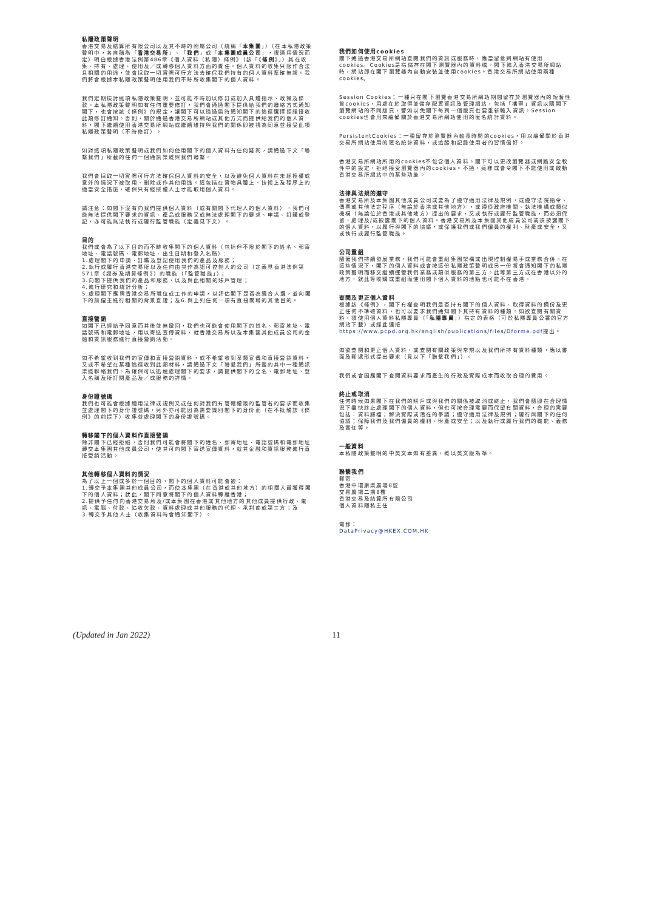私隱政策聲明
香港交易及結算所有限公司以及其不時的附屬公司（統稱「本集團」）（在本私隱政策聲明中，各自稱為「香港交易所」、「我們」或「本集團成員公司」，視適用情況而定）明白根據香港法例第486章《個人資料（私隱）條例》（該「《條例》」）其在收集、持有、處理、使用及／或轉移個人資料方面的責任。個人資料的收集只限作合法且相關的用途，並會採取一切實際可行方法去確保我們持有的個人資料準確無誤。我們將會根據本私隱政策聲明使用我們不時所收集閣下的個人資料。
我們定期檢討這項私隱政策聲明，並可能不時加以修訂或加入具體指示、政策及條款。本私隱政策聲明如有任何重要修訂，我們會通過閣下提供給我們的聯絡方式通知閣下，也會按該《條例》的規定，讓閣下可以透過屆時通知閣下的途徑選擇拒絕接收此類修訂通知。否則，關於通過香港交易所網站或其他方式而提供給我們的個人資料，閣下繼續使用香港交易所網站或繼續維持與我們的關係即被視為同意並接受此項私隱政策聲明（不時修訂）。
如對這項私隱政策聲明或我們如何使用閣下的個人資料有任何疑問，請通過下文「聯繫我們」所載的任何一個通訊渠道與我們聯繫。
我們會採取一切實際可行方法確保個人資料的安全，以及避免個人資料在未經授權或意外的情況下被取用、刪除或作其他用途。這包括在實物具體上、技術上及程序上的適當安全措施，確保只有經授權人士才能取用個人資料。
請注意：如閣下沒有向我們提供個人資料（或有關閣下代理人的個人資料），我們可能無法提供閣下要求的資訊、產品或服務又或無法處理閣下的要求、申請、訂購或登記，亦可能無法執行或履行監管職能（定義見下文）。
目的
我們或會為了以下目的而不時收集閣下的個人資料（包括但不限於閣下的姓名、郵寄地址、電話號碼、電郵地址、出生日期和登入名稱）：
1.處理閣下的申請、訂購及登記使用我們的產品及服務；
2.執行或履行香港交易所以及任何由其作為認可控制人的公司（定義見香港法例第571章《證券及期貨條例》）的職能（「監管職能」）；
3.向閣下提供我們的產品和服務，以及與此相關的賬戶管理；
4.進行研究和統計分析；
5.處理閣下應聘香港交易所職位或工作的申請，以評估閣下是否為適合人選，並向閣下的前僱主進行相關的背景查證；及6.與上列任何一項有直接關聯的其他目的。
直接營銷
如閣下已經給予同意而其後並無撤回，我們也可能會使用閣下的姓名、郵寄地址、電話號碼和電郵地址，用以寄送宣傳資料，就香港交易所以及本集團其他成員公司的金融和資訊服務進行直接營銷活動。
如不希望收到我們的宣傳和直接營銷資料，或不希望收到某類宣傳和直接營銷資料，又或不希望在某種途徑收到此類材料，請通過下文「聯繫我們」所載的其中一種通訊渠道聯絡我們。為確保可以迅速處理閣下的要求，請提供閣下的全名、電郵地址、登入名稱及所訂閱產品及／或服務的詳情。
身份證號碼
我們也可能會根據適用法律或規例又或任何對我們有管轄權限的監管者的要求而收集並處理閣下的身份證號碼，另外亦可能因為需要識別閣下的身份而（在不抵觸該《條例》的前提下）收集並處理閣下的身份證號碼。
轉移閣下的個人資料作直接營銷
除非閣下已經拒絕，否則我們可能會將閣下的姓名、郵寄地址、電話號碼和電郵地址轉交本集團其他成員公司，使其可向閣下寄送宣傳資料，就其金融和資訊服務進行直接營銷活動。
其他轉移個人資料的情況
為了以上一個或多於一個目的，閣下的個人資料可能會被：
1.轉交予本集團其他成員公司，而使本集團（在香港或其他地方）的相關人員獲得閣下的個人資料；就此，閣下同意將閣下的個人資料轉離香港；
2.提供予任何向香港交易所及/或本集團在香港或其他地方的其他成員提供行政、電訊、電腦、付款、追收欠款、資料處理或其他服務的代理、承判商或第三方；及
3.轉交予其他人士（收集資料時會通知閣下）。
我們如何使用cookies
閣下通過香港交易所網站查閱我們的資訊或服務時，應當留意到網站有使用cookies。Cookies是指儲存在閣下瀏覽器內的資料檔。閣下進入香港交易所網站時，網站即在閣下瀏覽器內自動安裝並使用cookies。香港交易所網站使用兩種cookies。
Session Cookies：一種只在閣下瀏覽香港交易所網站期間留存於瀏覽器內的短暫性質cookies，用處在於取得並儲存配置資訊及管理網站，包括「攜帶」資訊以隨閣下瀏覽網站的不同版頁，譬如以免閣下每到一個版頁也要重新輸入資訊。Session cookies也會用來編備關於香港交易所網站使用的匿名統計資料。
PersistentCookies：一種留存於瀏覽器內較長時間的cookies，用以編備關於香港交易所網站使用的匿名統計資料，或追蹤和記錄使用者的習慣偏好。
香港交易所網站所用的cookies不包含個人資料。閣下可以更改瀏覽器或網路安全軟件中的設定，拒絕接受瀏覽器內的cookies。不過，這樣或會令閣下不能使用或啟動香港交易所網站中的某些功能。
法律與法規的遵守
香港交易所及本集團其他成員公司或要為了遵守適用法律及規例，或遵守法院指令、傳票或其他法定程序（無論於香港或其他地方），或遵從政府機關、執法機構或類似機構（無論位於香港或其他地方）提出的要求，又或執行或履行監管職能，而必須保留、處理及/或披露閣下的個人資料。香港交易所及本集團其他成員公司或須披露閣下的個人資料，以履行與閣下的協議，或保護我們或我們僱員的權利、財產或安全，又或執行或履行監管職能。
公司重組
隨著我們持續發展業務，我們可能會重組集團架構或出現控制權易手或業務合併。在這些情況下，閣下的個人資料或會按這份私隱政策聲明或另一份將會通知閣下的私隱政策聲明而移交繼續運營我們業務或類似服務的第三方。此等第三方或在香港以外的地方，就此等收購或重組而使用閣下個人資料的地點也可能不在香港。
查閱及更正個人資料
根據該《條例》，閣下有權查明我們是否持有閣下的個人資料、取得資料的備份及更正任何不準確資料，也可以要求我們通知閣下其持有資料的種類。如欲查閱有關資料，須使用個人資料私隱專員（「私隱專員」）指定的表格（可於私隱專員公署的官方網站下載）或經此連接 https://www.pcpd.org.hk/english/publications/files/Dforme.pdf提出。
如欲查閱和更正個人資料，或查閱有關政策與常規以及我們所持有資料種類，應以書面及郵遞形式提出要求（見以下「聯繫我們」）。
我們或會因應閣下查閱資料要求而產生的行政及實際成本而收取合理的費用。
終止或取消
任何時候如果閣下在我們的賬戶或與我們的關係被取消或終止，我們會隨即在合理情況下盡快終止處理閣下的個人資料，但也可按合理需要而保留有關資料，合理的需要包括：資料歸檔；解決實際或潛在的爭議；遵守適用法律及規例；履行與閣下的任何協議；保障我們及我們僱員的權利、財產或安全；以及執行或履行我們的職能、義務及責任等。
一般資料
本私隱政策聲明的中英文本如有差異，概以英文版為準。
聯繫我們
郵寄：
香港中環康樂廣場8號
交易廣場二期8樓
香港交易及結算所有限公司
個人資料隱私主任
電郵：
DataPrivacy@HKEX.COM.HK
(Updated in Jan 2022) 11